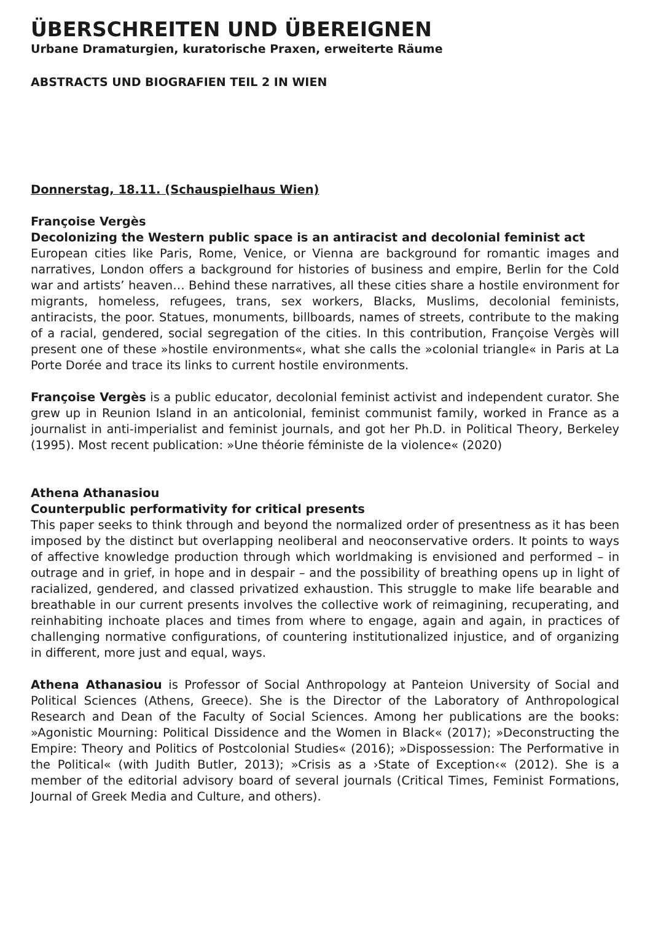ÜBERSCHREITEN UND ÜBEREIGNEN
Urbane Dramaturgien, kuratorische Praxen, erweiterte Räume
ABSTRACTS UND BIOGRAFIEN TEIL 2 IN WIEN
Donnerstag, 18.11. (Schauspielhaus Wien)
Françoise Vergès
Decolonizing the Western public space is an antiracist and decolonial feminist act
European cities like Paris, Rome, Venice, or Vienna are background for romantic images and narratives, London offers a background for histories of business and empire, Berlin for the Cold war and artists’ heaven… Behind these narratives, all these cities share a hostile environment for migrants, homeless, refugees, trans, sex workers, Blacks, Muslims, decolonial feminists, antiracists, the poor. Statues, monuments, billboards, names of streets, contribute to the making of a racial, gendered, social segregation of the cities. In this contribution, Françoise Vergès will present one of these »hostile environments«, what she calls the »colonial triangle« in Paris at La Porte Dorée and trace its links to current hostile environments.
Françoise Vergès is a public educator, decolonial feminist activist and independent curator. She grew up in Reunion Island in an anticolonial, feminist communist family, worked in France as a journalist in anti-imperialist and feminist journals, and got her Ph.D. in Political Theory, Berkeley (1995). Most recent publication: »Une théorie féministe de la violence« (2020)
Athena Athanasiou
Counterpublic performativity for critical presents
This paper seeks to think through and beyond the normalized order of presentness as it has been imposed by the distinct but overlapping neoliberal and neoconservative orders. It points to ways of affective knowledge production through which worldmaking is envisioned and performed – in outrage and in grief, in hope and in despair – and the possibility of breathing opens up in light of racialized, gendered, and classed privatized exhaustion. This struggle to make life bearable and breathable in our current presents involves the collective work of reimagining, recuperating, and reinhabiting inchoate places and times from where to engage, again and again, in practices of challenging normative configurations, of countering institutionalized injustice, and of organizing in different, more just and equal, ways.
Athena Athanasiou is Professor of Social Anthropology at Panteion University of Social and Political Sciences (Athens, Greece). She is the Director of the Laboratory of Anthropological Research and Dean of the Faculty of Social Sciences. Among her publications are the books: »Agonistic Mourning: Political Dissidence and the Women in Black« (2017); »Deconstructing the Empire: Theory and Politics of Postcolonial Studies« (2016); »Dispossession: The Performative in the Political« (with Judith Butler, 2013); »Crisis as a ›State of Exception‹« (2012). She is a member of the editorial advisory board of several journals (Critical Times, Feminist Formations, Journal of Greek Media and Culture, and others).